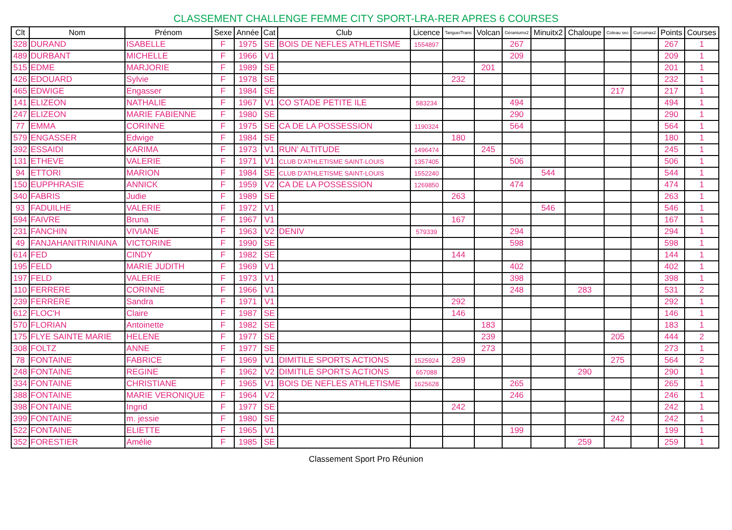CLASSEMENT CHALLENGE FEMME CITY SPORT-LRA-RER APRES 6 COURSES
| Clt | Nom | Prénom | Sexe | Année | Cat | Club | Licence | Tangue/Trans | Volcan | Géraniumx2 | Minuitx2 | Chaloupe | Coteau sec | Curcumax2 | Points | Courses |
| --- | --- | --- | --- | --- | --- | --- | --- | --- | --- | --- | --- | --- | --- | --- | --- | --- |
| 328 | DURAND | ISABELLE | F | 1975 | SE | BOIS DE NEFLES ATHLETISME | 1554897 | | | 267 | | | | | 267 | 1 |
| 489 | DURBANT | MICHELLE | F | 1966 | V1 | | | | | 209 | | | | | 209 | 1 |
| 515 | EDME | MARJORIE | F | 1989 | SE | | | | 201 | | | | | | 201 | 1 |
| 426 | EDOUARD | Sylvie | F | 1978 | SE | | | 232 | | | | | | | 232 | 1 |
| 465 | EDWIGE | Engasser | F | 1984 | SE | | | | | | | | 217 | | 217 | 1 |
| 141 | ELIZEON | NATHALIE | F | 1967 | V1 | CO STADE PETITE ILE | 583234 | | | 494 | | | | | 494 | 1 |
| 247 | ELIZEON | MARIE FABIENNE | F | 1980 | SE | | | | | 290 | | | | | 290 | 1 |
| 77 | EMMA | CORINNE | F | 1975 | SE | CA DE LA POSSESSION | 1190324 | | | 564 | | | | | 564 | 1 |
| 579 | ENGASSER | Edwige | F | 1984 | SE | | | 180 | | | | | | | 180 | 1 |
| 392 | ESSAIDI | KARIMA | F | 1973 | V1 | RUN' ALTITUDE | 1496474 | | 245 | | | | | | 245 | 1 |
| 131 | ETHEVE | VALERIE | F | 1971 | V1 | CLUB D'ATHLETISME SAINT-LOUIS | 1357405 | | | 506 | | | | | 506 | 1 |
| 94 | ETTORI | MARION | F | 1984 | SE | CLUB D'ATHLETISME SAINT-LOUIS | 1552240 | | | | 544 | | | | 544 | 1 |
| 150 | EUPPHRASIE | ANNICK | F | 1959 | V2 | CA DE LA POSSESSION | 1269850 | | | 474 | | | | | 474 | 1 |
| 340 | FABRIS | Judie | F | 1989 | SE | | | 263 | | | | | | | 263 | 1 |
| 93 | FADUILHE | VALERIE | F | 1972 | V1 | | | | | | 546 | | | | 546 | 1 |
| 594 | FAIVRE | Bruna | F | 1967 | V1 | | | 167 | | | | | | | 167 | 1 |
| 231 | FANCHIN | VIVIANE | F | 1963 | V2 | DENIV | 579339 | | | 294 | | | | | 294 | 1 |
| 49 | FANJAHANITRINIAINA | VICTORINE | F | 1990 | SE | | | | | 598 | | | | | 598 | 1 |
| 614 | FED | CINDY | F | 1982 | SE | | | 144 | | | | | | | 144 | 1 |
| 195 | FELD | MARIE JUDITH | F | 1969 | V1 | | | | | 402 | | | | | 402 | 1 |
| 197 | FELD | VALERIE | F | 1973 | V1 | | | | | 398 | | | | | 398 | 1 |
| 110 | FERRERE | CORINNE | F | 1966 | V1 | | | | | 248 | | 283 | | | 531 | 2 |
| 239 | FERRERE | Sandra | F | 1971 | V1 | | | 292 | | | | | | | 292 | 1 |
| 612 | FLOC'H | Claire | F | 1987 | SE | | | 146 | | | | | | | 146 | 1 |
| 570 | FLORIAN | Antoinette | F | 1982 | SE | | | | 183 | | | | | | 183 | 1 |
| 175 | FLYE SAINTE MARIE | HELENE | F | 1977 | SE | | | | 239 | | | | 205 | | 444 | 2 |
| 308 | FOLTZ | ANNE | F | 1977 | SE | | | | 273 | | | | | | 273 | 1 |
| 78 | FONTAINE | FABRICE | F | 1969 | V1 | DIMITILE SPORTS ACTIONS | 1525924 | 289 | | | | | 275 | | 564 | 2 |
| 248 | FONTAINE | REGINE | F | 1962 | V2 | DIMITILE SPORTS ACTIONS | 657088 | | | | | 290 | | | 290 | 1 |
| 334 | FONTAINE | CHRISTIANE | F | 1965 | V1 | BOIS DE NEFLES ATHLETISME | 1625628 | | | 265 | | | | | 265 | 1 |
| 388 | FONTAINE | MARIE VERONIQUE | F | 1964 | V2 | | | | | 246 | | | | | 246 | 1 |
| 398 | FONTAINE | Ingrid | F | 1977 | SE | | | 242 | | | | | | | 242 | 1 |
| 399 | FONTAINE | m. jessie | F | 1980 | SE | | | | | | | | 242 | | 242 | 1 |
| 522 | FONTAINE | ELIETTE | F | 1965 | V1 | | | | | 199 | | | | | 199 | 1 |
| 352 | FORESTIER | Amélie | F | 1985 | SE | | | | | | | 259 | | | 259 | 1 |
Classement Sport Pro Réunion